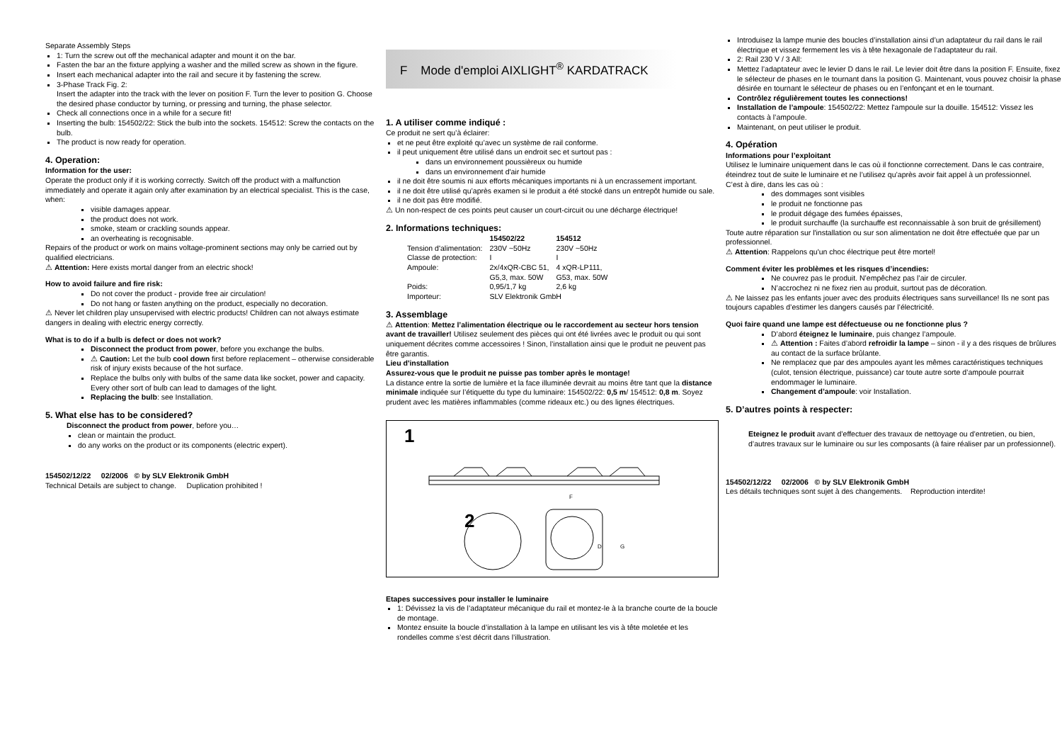Separate Assembly Steps
1: Turn the screw out off the mechanical adapter and mount it on the bar.
Fasten the bar an the fixture applying a washer and the milled screw as shown in the figure.
Insert each mechanical adapter into the rail and secure it by fastening the screw.
3-Phase Track Fig. 2:
Insert the adapter into the track with the lever on position F. Turn the lever to position G. Choose the desired phase conductor by turning, or pressing and turning, the phase selector.
Check all connections once in a while for a secure fit!
Inserting the bulb: 154502/22: Stick the bulb into the sockets. 154512: Screw the contacts on the bulb.
The product is now ready for operation.
4. Operation:
Information for the user:
Operate the product only if it is working correctly. Switch off the product with a malfunction immediately and operate it again only after examination by an electrical specialist. This is the case, when:
visible damages appear.
the product does not work.
smoke, steam or crackling sounds appear.
an overheating is recognisable.
Repairs of the product or work on mains voltage-prominent sections may only be carried out by qualified electricians.
⚠ Attention: Here exists mortal danger from an electric shock!
How to avoid failure and fire risk:
Do not cover the product - provide free air circulation!
Do not hang or fasten anything on the product, especially no decoration.
⚠ Never let children play unsupervised with electric products! Children can not always estimate dangers in dealing with electric energy correctly.
What is to do if a bulb is defect or does not work?
Disconnect the product from power, before you exchange the bulbs.
⚠ Caution: Let the bulb cool down first before replacement – otherwise considerable risk of injury exists because of the hot surface.
Replace the bulbs only with bulbs of the same data like socket, power and capacity. Every other sort of bulb can lead to damages of the light.
Replacing the bulb: see Installation.
5. What else has to be considered?
Disconnect the product from power, before you…
clean or maintain the product.
do any works on the product or its components (electric expert).
154502/12/22 02/2006 © by SLV Elektronik GmbH
Technical Details are subject to change. Duplication prohibited !
F Mode d'emploi AIXLIGHT<sup>®</sup> KARDATRACK
1. A utiliser comme indiqué :
Ce produit ne sert qu’à éclairer:
et ne peut être exploité qu’avec un système de rail conforme.
il peut uniquement être utilisé dans un endroit sec et surtout pas :
dans un environnement poussièreux ou humide
dans un environnement d'air humide
il ne doit être soumis ni aux efforts mécaniques importants ni à un encrassement important.
il ne doit être utilisé qu’après examen si le produit a été stocké dans un entrepôt humide ou sale.
il ne doit pas être modifié.
⚠ Un non-respect de ces points peut causer un court-circuit ou une décharge électrique!
2. Informations techniques:
| | 154502/22 | 154512 |
| --- | --- | --- |
| Tension d'alimentation: | 230V ~50Hz | 230V ~50Hz |
| Classe de protection: | I | I |
| Ampoule: | 2x/4xQR-CBC 51, G5,3, max. 50W | 4 xQR-LP111, G53, max. 50W |
| Poids: | 0,95/1,7 kg | 2,6 kg |
| Importeur: | SLV Elektronik GmbH | |
3. Assemblage
⚠ Attention: Mettez l’alimentation électrique ou le raccordement au secteur hors tension avant de travailler! Utilisez seulement des pièces qui ont été livrées avec le produit ou qui sont uniquement décrites comme accessoires ! Sinon, l’installation ainsi que le produit ne peuvent pas être garantis.
Lieu d'installation
Assurez-vous que le produit ne puisse pas tomber après le montage!
La distance entre la sortie de lumière et la face illuminée devrait au moins être tant que la distance minimale indiquée sur l’étiquette du type du luminaire: 154502/22: 0,5 m/ 154512: 0,8 m. Soyez prudent avec les matières inflammables (comme rideaux etc.) ou des lignes électriques.
1
2
F
D
G
Etapes successives pour installer le luminaire
1: Dévissez la vis de l’adaptateur mécanique du rail et montez-le à la branche courte de la boucle de montage.
Montez ensuite la boucle d’installation à la lampe en utilisant les vis à tête moletée et les rondelles comme s’est décrit dans l’illustration.
Introduisez la lampe munie des boucles d’installation ainsi d’un adaptateur du rail dans le rail électrique et vissez fermement les vis à tête hexagonale de l’adaptateur du rail.
2: Rail 230 V / 3 All:
Mettez l’adaptateur avec le levier D dans le rail. Le levier doit être dans la position F. Ensuite, fixez le sélecteur de phases en le tournant dans la position G. Maintenant, vous pouvez choisir la phase désirée en tournant le sélecteur de phases ou en l’enfonçant et en le tournant.
Contrôlez régulièrement toutes les connections!
Installation de l’ampoule: 154502/22: Mettez l'ampoule sur la douille. 154512: Vissez les contacts à l’ampoule.
Maintenant, on peut utiliser le produit.
4. Opération
Informations pour l’exploitant
Utilisez le luminaire uniquement dans le cas où il fonctionne correctement. Dans le cas contraire, éteindrez tout de suite le luminaire et ne l’utilisez qu’après avoir fait appel à un professionnel.
C’est à dire, dans les cas où :
des dommages sont visibles
le produit ne fonctionne pas
le produit dégage des fumées épaisses,
le produit surchauffe (la surchauffe est reconnaissable à son bruit de grésillement)
Toute autre réparation sur l'installation ou sur son alimentation ne doit être effectuée que par un professionnel.
⚠ Attention: Rappelons qu'un choc électrique peut être mortel!
Comment éviter les problèmes et les risques d’incendies:
Ne couvrez pas le produit. N’empêchez pas l’air de circuler.
N’accrochez ni ne fixez rien au produit, surtout pas de décoration.
⚠ Ne laissez pas les enfants jouer avec des produits électriques sans surveillance! Ils ne sont pas toujours capables d’estimer les dangers causés par l’électricité.
Quoi faire quand une lampe est défectueuse ou ne fonctionne plus ?
D’abord éteignez le luminaire, puis changez l’ampoule.
⚠ Attention : Faites d’abord refroidir la lampe – sinon - il y a des risques de brûlures au contact de la surface brûlante.
Ne remplacez que par des ampoules ayant les mêmes caractéristiques techniques (culot, tension électrique, puissance) car toute autre sorte d’ampoule pourrait endommager le luminaire.
Changement d’ampoule: voir Installation.
5. D’autres points à respecter:
Eteignez le produit avant d’effectuer des travaux de nettoyage ou d’entretien, ou bien, d’autres travaux sur le luminaire ou sur les composants (à faire réaliser par un professionnel).
154502/12/22 02/2006 © by SLV Elektronik GmbH
Les détails techniques sont sujet à des changements. Reproduction interdite!